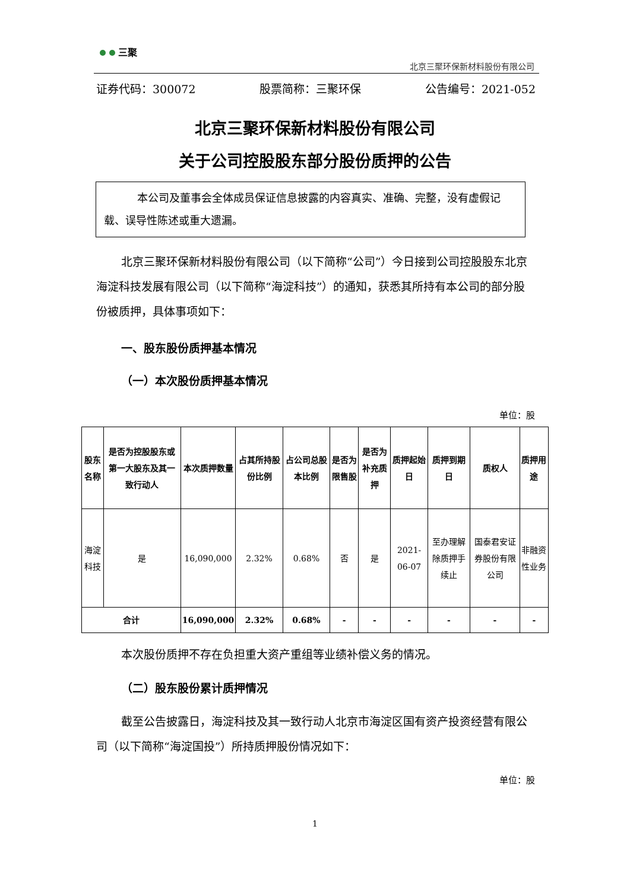三聚
北京三聚环保新材料股份有限公司
证券代码：300072 股票简称：三聚环保 公告编号：2021-052
北京三聚环保新材料股份有限公司
关于公司控股股东部分股份质押的公告
本公司及董事会全体成员保证信息披露的内容真实、准确、完整，没有虚假记载、误导性陈述或重大遗漏。
北京三聚环保新材料股份有限公司（以下简称“公司”）今日接到公司控股股东北京海淀科技发展有限公司（以下简称“海淀科技”）的通知，获悉其所持有本公司的部分股份被质押，具体事项如下：
一、股东股份质押基本情况
（一）本次股份质押基本情况
单位：股
| 股东名称 | 是否为控股股东或第一大股东及其一致行动人 | 本次质押数量 | 占其所持股份比例 | 占公司总股本比例 | 是否为限售股 | 是否为补充质押 | 质押起始日 | 质押到期日 | 质权人 | 质押用途 |
| --- | --- | --- | --- | --- | --- | --- | --- | --- | --- | --- |
| 海淀科技 | 是 | 16,090,000 | 2.32% | 0.68% | 否 | 是 | 2021-06-07 | 至办理解除质押手续止 | 国泰君安证券股份有限公司 | 非融资性业务 |
| 合计 | | 16,090,000 | 2.32% | 0.68% | - | - | - | - | - | - |
本次股份质押不存在负担重大资产重组等业绩补偿义务的情况。
（二）股东股份累计质押情况
截至公告披露日，海淀科技及其一致行动人北京市海淀区国有资产投资经营有限公司（以下简称“海淀国投”）所持质押股份情况如下：
单位：股
1